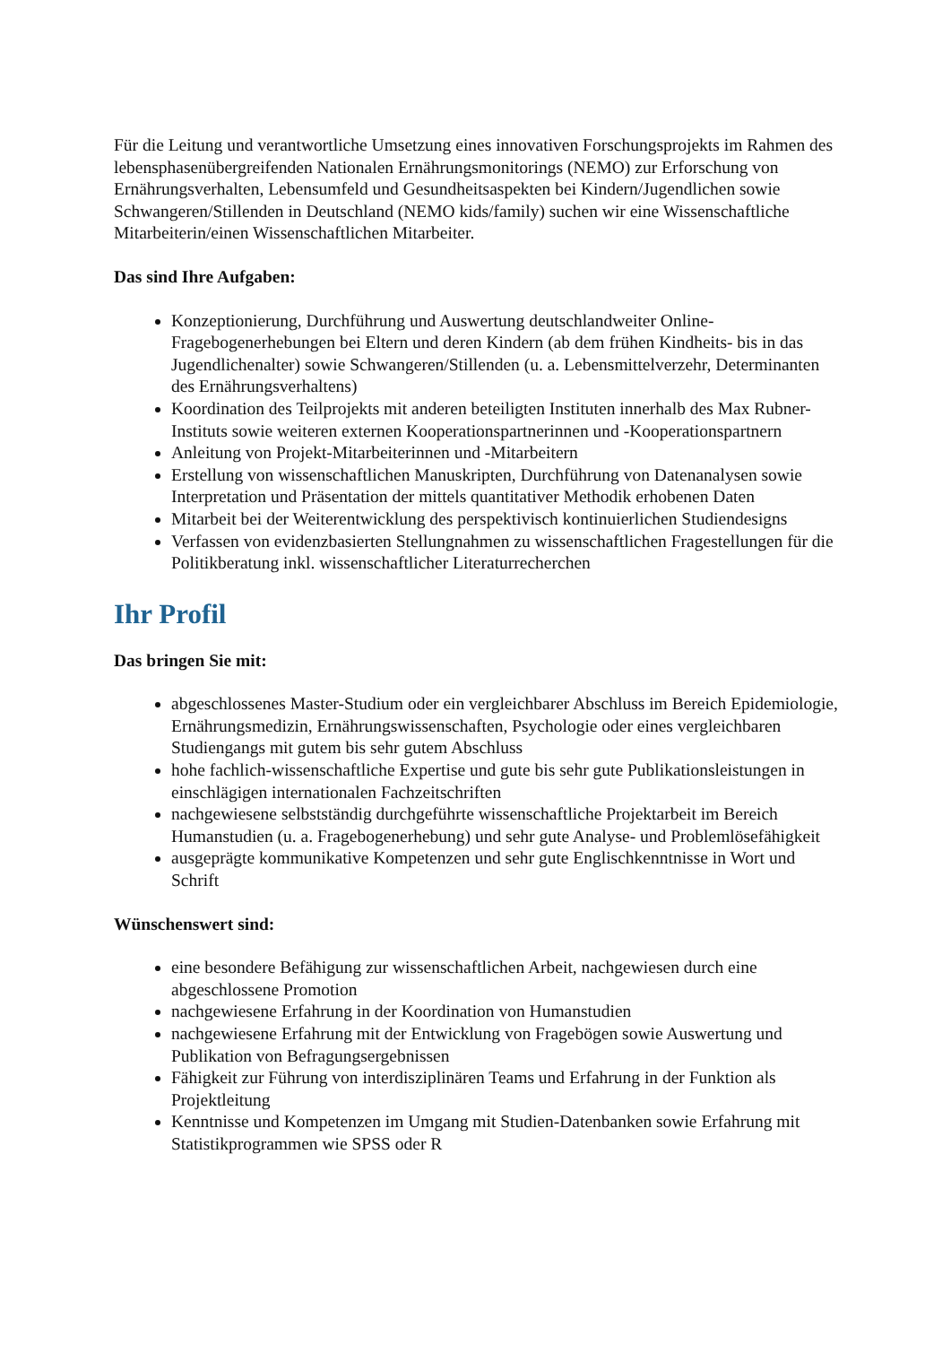Für die Leitung und verantwortliche Umsetzung eines innovativen Forschungsprojekts im Rahmen des lebensphasenübergreifenden Nationalen Ernährungsmonitorings (NEMO) zur Erforschung von Ernährungsverhalten, Lebensumfeld und Gesundheitsaspekten bei Kindern/Jugendlichen sowie Schwangeren/Stillenden in Deutschland (NEMO kids/family) suchen wir eine Wissenschaftliche Mitarbeiterin/einen Wissenschaftlichen Mitarbeiter.
Das sind Ihre Aufgaben:
Konzeptionierung, Durchführung und Auswertung deutschlandweiter Online-Fragebogenerhebungen bei Eltern und deren Kindern (ab dem frühen Kindheits- bis in das Jugendlichenalter) sowie Schwangeren/Stillenden (u. a. Lebensmittelverzehr, Determinanten des Ernährungsverhaltens)
Koordination des Teilprojekts mit anderen beteiligten Instituten innerhalb des Max Rubner-Instituts sowie weiteren externen Kooperationspartnerinnen und -Kooperationspartnern
Anleitung von Projekt-Mitarbeiterinnen und -Mitarbeitern
Erstellung von wissenschaftlichen Manuskripten, Durchführung von Datenanalysen sowie Interpretation und Präsentation der mittels quantitativer Methodik erhobenen Daten
Mitarbeit bei der Weiterentwicklung des perspektivisch kontinuierlichen Studiendesigns
Verfassen von evidenzbasierten Stellungnahmen zu wissenschaftlichen Fragestellungen für die Politikberatung inkl. wissenschaftlicher Literaturrecherchen
Ihr Profil
Das bringen Sie mit:
abgeschlossenes Master-Studium oder ein vergleichbarer Abschluss im Bereich Epidemiologie, Ernährungsmedizin, Ernährungswissenschaften, Psychologie oder eines vergleichbaren Studiengangs mit gutem bis sehr gutem Abschluss
hohe fachlich-wissenschaftliche Expertise und gute bis sehr gute Publikationsleistungen in einschlägigen internationalen Fachzeitschriften
nachgewiesene selbstständig durchgeführte wissenschaftliche Projektarbeit im Bereich Humanstudien (u. a. Fragebogenerhebung) und sehr gute Analyse- und Problemlösefähigkeit
ausgeprägte kommunikative Kompetenzen und sehr gute Englischkenntnisse in Wort und Schrift
Wünschenswert sind:
eine besondere Befähigung zur wissenschaftlichen Arbeit, nachgewiesen durch eine abgeschlossene Promotion
nachgewiesene Erfahrung in der Koordination von Humanstudien
nachgewiesene Erfahrung mit der Entwicklung von Fragebögen sowie Auswertung und Publikation von Befragungsergebnissen
Fähigkeit zur Führung von interdisziplinären Teams und Erfahrung in der Funktion als Projektleitung
Kenntnisse und Kompetenzen im Umgang mit Studien-Datenbanken sowie Erfahrung mit Statistikprogrammen wie SPSS oder R